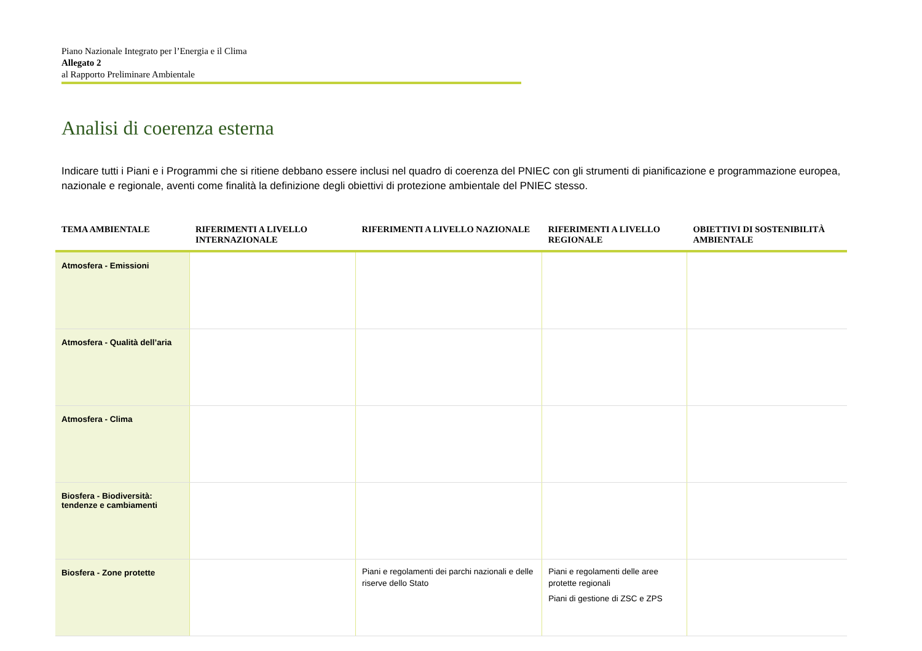Piano Nazionale Integrato per l’Energia e il Clima
Allegato 2
al Rapporto Preliminare Ambientale
Analisi di coerenza esterna
Indicare tutti i Piani e i Programmi che si ritiene debbano essere inclusi nel quadro di coerenza del PNIEC con gli strumenti di pianificazione e programmazione europea, nazionale e regionale, aventi come finalità la definizione degli obiettivi di protezione ambientale del PNIEC stesso.
| TEMA AMBIENTALE | RIFERIMENTI A LIVELLO INTERNAZIONALE | RIFERIMENTI A LIVELLO NAZIONALE | RIFERIMENTI A LIVELLO REGIONALE | OBIETTIVI DI SOSTENIBILITÀ AMBIENTALE |
| --- | --- | --- | --- | --- |
| Atmosfera - Emissioni | | | | |
| Atmosfera - Qualità dell’aria | | | | |
| Atmosfera - Clima | | | | |
| Biosfera - Biodiversità: tendenze e cambiamenti | | | | |
| Biosfera - Zone protette | | Piani e regolamenti dei parchi nazionali e delle riserve dello Stato | Piani e regolamenti delle aree protette regionali Piani di gestione di ZSC e ZPS | |